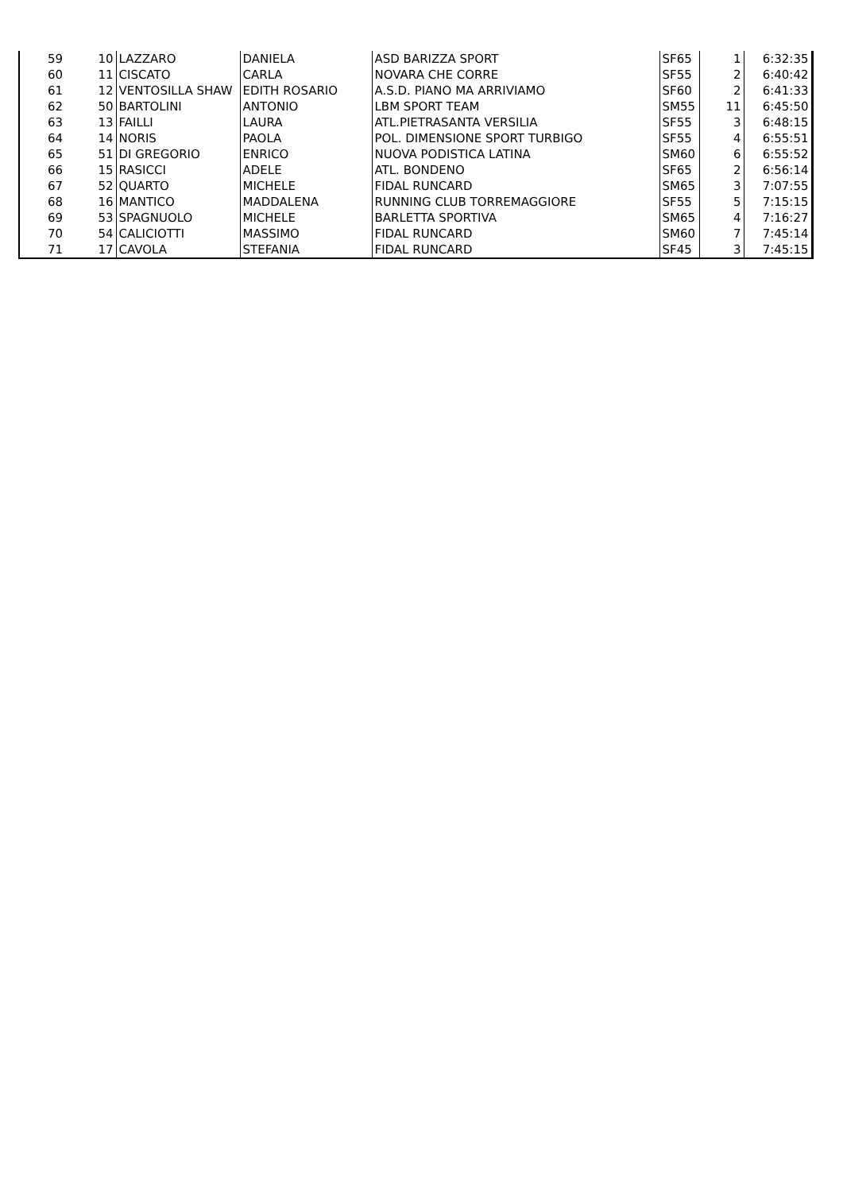| 59 | 10 | LAZZARO | DANIELA | ASD BARIZZA SPORT | SF65 | 1 | 6:32:35 |
| 60 | 11 | CISCATO | CARLA | NOVARA CHE CORRE | SF55 | 2 | 6:40:42 |
| 61 | 12 | VENTOSILLA SHAW | EDITH ROSARIO | A.S.D. PIANO MA ARRIVIAMO | SF60 | 2 | 6:41:33 |
| 62 | 50 | BARTOLINI | ANTONIO | LBM SPORT TEAM | SM55 | 11 | 6:45:50 |
| 63 | 13 | FAILLI | LAURA | ATL.PIETRASANTA VERSILIA | SF55 | 3 | 6:48:15 |
| 64 | 14 | NORIS | PAOLA | POL. DIMENSIONE SPORT TURBIGO | SF55 | 4 | 6:55:51 |
| 65 | 51 | DI GREGORIO | ENRICO | NUOVA PODISTICA LATINA | SM60 | 6 | 6:55:52 |
| 66 | 15 | RASICCI | ADELE | ATL. BONDENO | SF65 | 2 | 6:56:14 |
| 67 | 52 | QUARTO | MICHELE | FIDAL RUNCARD | SM65 | 3 | 7:07:55 |
| 68 | 16 | MANTICO | MADDALENA | RUNNING CLUB TORREMAGGIORE | SF55 | 5 | 7:15:15 |
| 69 | 53 | SPAGNUOLO | MICHELE | BARLETTA SPORTIVA | SM65 | 4 | 7:16:27 |
| 70 | 54 | CALICIOTTI | MASSIMO | FIDAL RUNCARD | SM60 | 7 | 7:45:14 |
| 71 | 17 | CAVOLA | STEFANIA | FIDAL RUNCARD | SF45 | 3 | 7:45:15 |